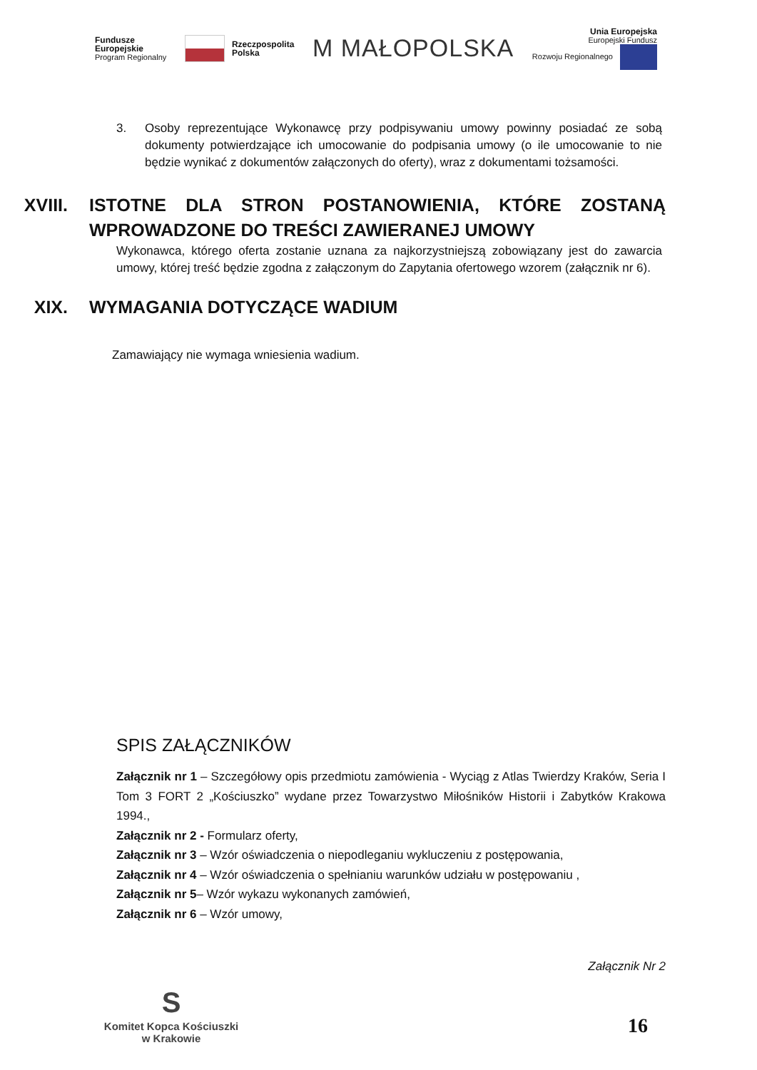Fundusze
Europejskie
Program Regionalny
Rzeczpospolita
Polska
M MAŁOPOLSKA
Unia Europejska
Europejski Fundusz
Rozwoju Regionalnego
3. Osoby reprezentujące Wykonawcę przy podpisywaniu umowy powinny posiadać ze sobą dokumenty potwierdzające ich umocowanie do podpisania umowy (o ile umocowanie to nie będzie wynikać z dokumentów załączonych do oferty), wraz z dokumentami tożsamości.
XVIII. ISTOTNE DLA STRON POSTANOWIENIA, KTÓRE ZOSTANĄ WPROWADZONE DO TREŚCI ZAWIERANEJ UMOWY
Wykonawca, którego oferta zostanie uznana za najkorzystniejszą zobowiązany jest do zawarcia umowy, której treść będzie zgodna z załączonym do Zapytania ofertowego wzorem (załącznik nr 6).
XIX. WYMAGANIA DOTYCZĄCE WADIUM
Zamawiający nie wymaga wniesienia wadium.
SPIS ZAŁĄCZNIKÓW
Załącznik nr 1 – Szczegółowy opis przedmiotu zamówienia - Wyciąg z Atlas Twierdzy Kraków, Seria I Tom 3 FORT 2 „Kościuszko” wydane przez Towarzystwo Miłośników Historii i Zabytków Krakowa 1994.,
Załącznik nr 2 - Formularz oferty,
Załącznik nr 3 – Wzór oświadczenia o niepodleganiu wykluczeniu z postępowania,
Załącznik nr 4 – Wzór oświadczenia o spełnianiu warunków udziału w postępowaniu ,
Załącznik nr 5– Wzór wykazu wykonanych zamówień,
Załącznik nr 6 – Wzór umowy,
Załącznik Nr 2
S
Komitet Kopca Kościuszki
w Krakowie
16